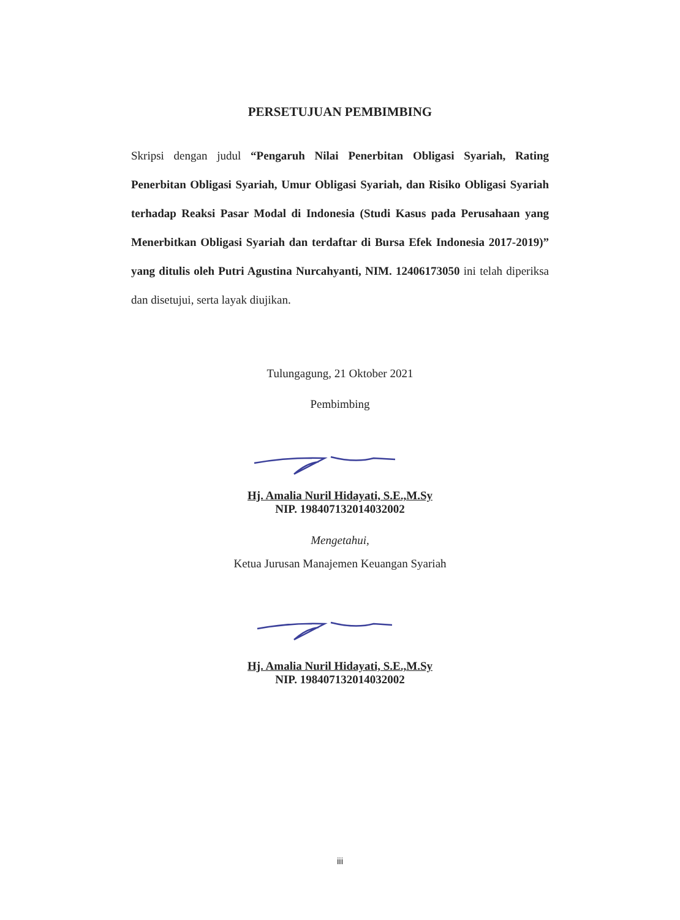PERSETUJUAN PEMBIMBING
Skripsi dengan judul “Pengaruh Nilai Penerbitan Obligasi Syariah, Rating Penerbitan Obligasi Syariah, Umur Obligasi Syariah, dan Risiko Obligasi Syariah terhadap Reaksi Pasar Modal di Indonesia (Studi Kasus pada Perusahaan yang Menerbitkan Obligasi Syariah dan terdaftar di Bursa Efek Indonesia 2017-2019)” yang ditulis oleh Putri Agustina Nurcahyanti, NIM. 12406173050 ini telah diperiksa dan disetujui, serta layak diujikan.
Tulungagung, 21 Oktober 2021
Pembimbing
Hj. Amalia Nuril Hidayati, S.E.,M.Sy
NIP. 198407132014032002
Mengetahui,
Ketua Jurusan Manajemen Keuangan Syariah
Hj. Amalia Nuril Hidayati, S.E.,M.Sy
NIP. 198407132014032002
iii